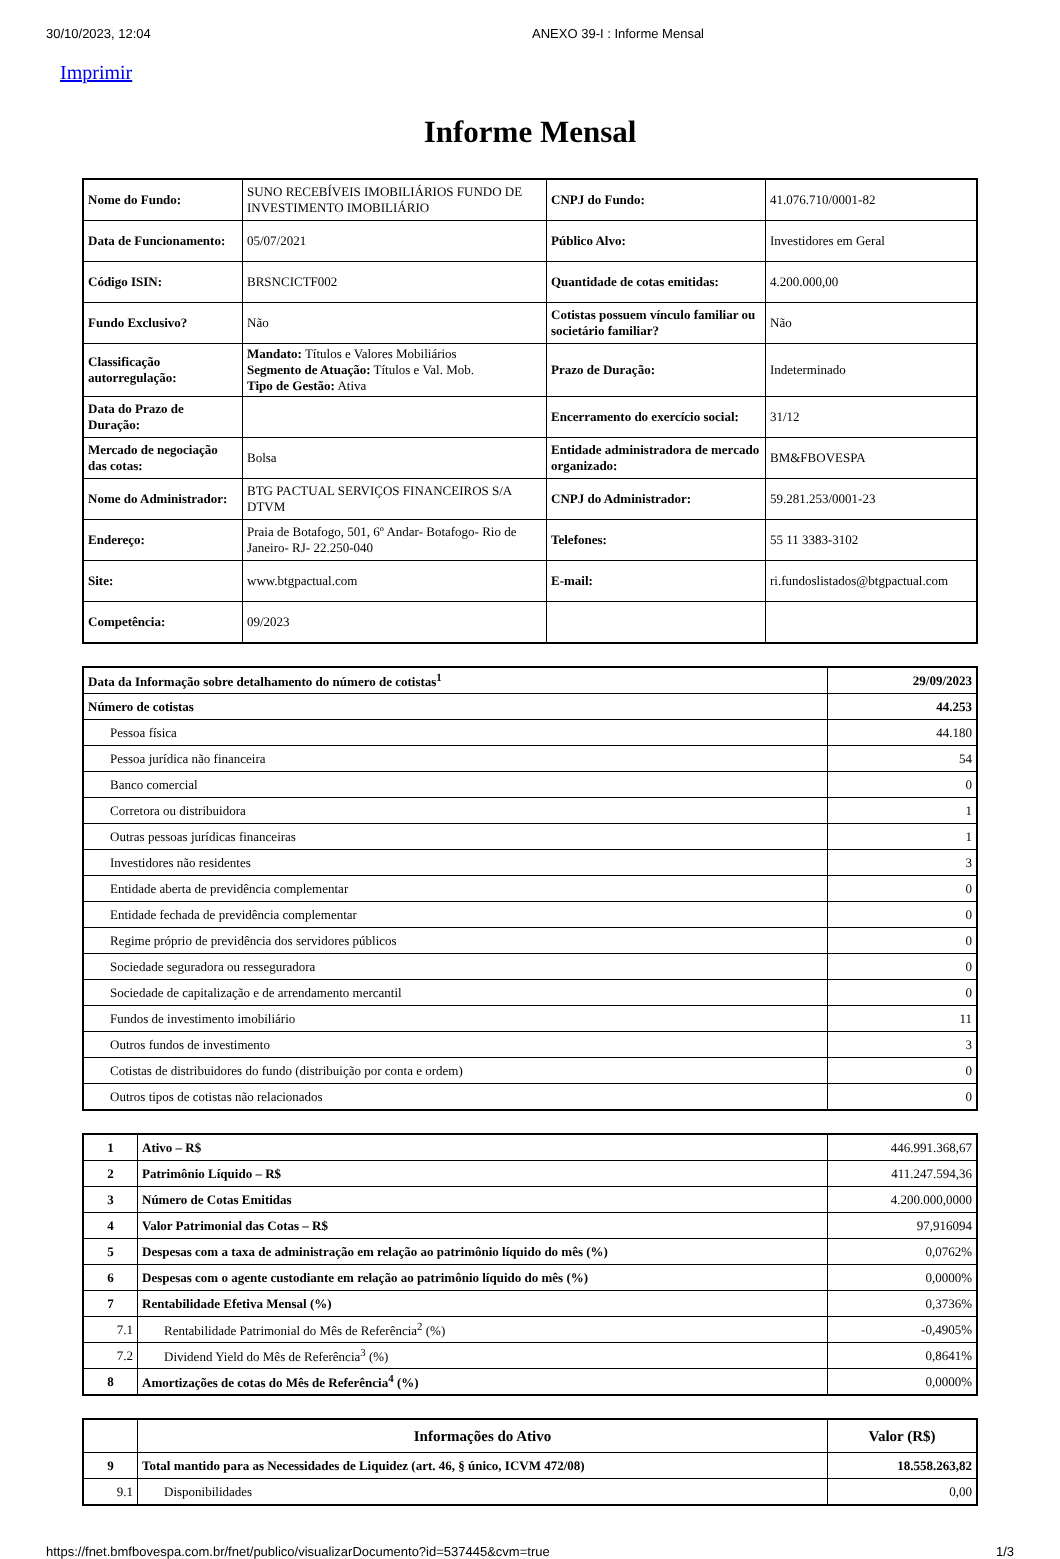30/10/2023, 12:04 ANEXO 39-I : Informe Mensal
Imprimir
Informe Mensal
| Nome do Fundo: | SUNO RECEBÍVEIS IMOBILIÁRIOS FUNDO DE INVESTIMENTO IMOBILIÁRIO | CNPJ do Fundo: | 41.076.710/0001-82 |
| Data de Funcionamento: | 05/07/2021 | Público Alvo: | Investidores em Geral |
| Código ISIN: | BRSNCICTF002 | Quantidade de cotas emitidas: | 4.200.000,00 |
| Fundo Exclusivo? | Não | Cotistas possuem vínculo familiar ou societário familiar? | Não |
| Classificação autorregulação: | Mandato: Títulos e Valores Mobiliários Segmento de Atuação: Títulos e Val. Mob. Tipo de Gestão: Ativa | Prazo de Duração: | Indeterminado |
| Data do Prazo de Duração: | | Encerramento do exercício social: | 31/12 |
| Mercado de negociação das cotas: | Bolsa | Entidade administradora de mercado organizado: | BM&FBOVESPA |
| Nome do Administrador: | BTG PACTUAL SERVIÇOS FINANCEIROS S/A DTVM | CNPJ do Administrador: | 59.281.253/0001-23 |
| Endereço: | Praia de Botafogo, 501, 6º Andar- Botafogo- Rio de Janeiro- RJ- 22.250-040 | Telefones: | 55 11 3383-3102 |
| Site: | www.btgpactual.com | E-mail: | ri.fundoslistados@btgpactual.com |
| Competência: | 09/2023 | | |
| Data da Informação sobre detalhamento do número de cotistas<sup>1</sup> | 29/09/2023 |
| Número de cotistas | 44.253 |
| Pessoa física | 44.180 |
| Pessoa jurídica não financeira | 54 |
| Banco comercial | 0 |
| Corretora ou distribuidora | 1 |
| Outras pessoas jurídicas financeiras | 1 |
| Investidores não residentes | 3 |
| Entidade aberta de previdência complementar | 0 |
| Entidade fechada de previdência complementar | 0 |
| Regime próprio de previdência dos servidores públicos | 0 |
| Sociedade seguradora ou resseguradora | 0 |
| Sociedade de capitalização e de arrendamento mercantil | 0 |
| Fundos de investimento imobiliário | 11 |
| Outros fundos de investimento | 3 |
| Cotistas de distribuidores do fundo (distribuição por conta e ordem) | 0 |
| Outros tipos de cotistas não relacionados | 0 |
| 1 | Ativo – R$ | 446.991.368,67 |
| 2 | Patrimônio Líquido – R$ | 411.247.594,36 |
| 3 | Número de Cotas Emitidas | 4.200.000,0000 |
| 4 | Valor Patrimonial das Cotas – R$ | 97,916094 |
| 5 | Despesas com a taxa de administração em relação ao patrimônio líquido do mês (%) | 0,0762% |
| 6 | Despesas com o agente custodiante em relação ao patrimônio líquido do mês (%) | 0,0000% |
| 7 | Rentabilidade Efetiva Mensal (%) | 0,3736% |
| 7.1 | Rentabilidade Patrimonial do Mês de Referência<sup>2</sup> (%) | -0,4905% |
| 7.2 | Dividend Yield do Mês de Referência<sup>3</sup> (%) | 0,8641% |
| 8 | Amortizações de cotas do Mês de Referência<sup>4</sup> (%) | 0,0000% |
| | Informações do Ativo | Valor (R$) |
| --- | --- | --- |
| 9 | Total mantido para as Necessidades de Liquidez (art. 46, § único, ICVM 472/08) | 18.558.263,82 |
| 9.1 | Disponibilidades | 0,00 |
https://fnet.bmfbovespa.com.br/fnet/publico/visualizarDocumento?id=537445&cvm=true 1/3